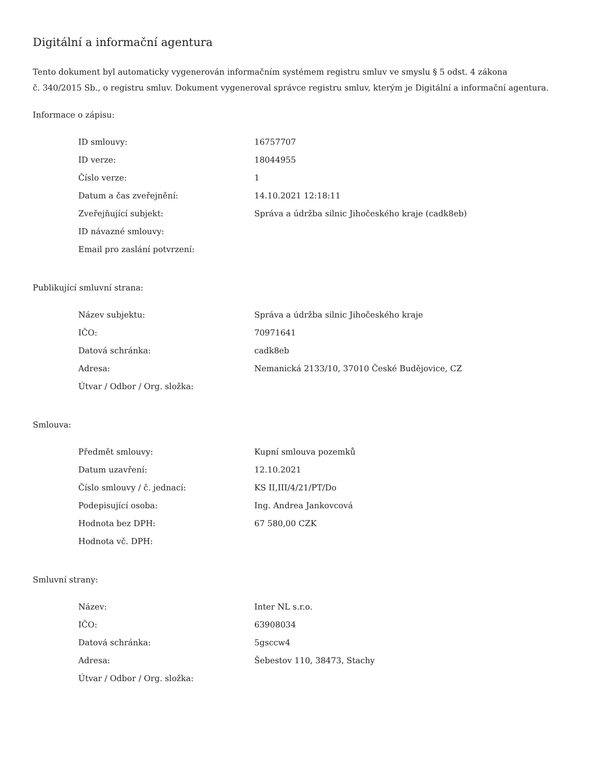Digitální a informační agentura
Tento dokument byl automaticky vygenerován informačním systémem registru smluv ve smyslu § 5 odst. 4 zákona
č. 340/2015 Sb., o registru smluv. Dokument vygeneroval správce registru smluv, kterým je Digitální a informační agentura.
Informace o zápisu:
| ID smlouvy: | 16757707 |
| ID verze: | 18044955 |
| Číslo verze: | 1 |
| Datum a čas zveřejnění: | 14.10.2021 12:18:11 |
| Zveřejňující subjekt: | Správa a údržba silnic Jihočeského kraje (cadk8eb) |
| ID návazné smlouvy: | |
| Email pro zaslání potvrzení: | |
Publikující smluvní strana:
| Název subjektu: | Správa a údržba silnic Jihočeského kraje |
| IČO: | 70971641 |
| Datová schránka: | cadk8eb |
| Adresa: | Nemanická 2133/10, 37010 České Budějovice, CZ |
| Útvar / Odbor / Org. složka: | |
Smlouva:
| Předmět smlouvy: | Kupní smlouva pozemků |
| Datum uzavření: | 12.10.2021 |
| Číslo smlouvy / č. jednací: | KS II,III/4/21/PT/Do |
| Podepisující osoba: | Ing. Andrea Jankovcová |
| Hodnota bez DPH: | 67 580,00 CZK |
| Hodnota vč. DPH: | |
Smluvní strany:
| Název: | Inter NL s.r.o. |
| IČO: | 63908034 |
| Datová schránka: | 5gsccw4 |
| Adresa: | Šebestov 110, 38473, Stachy |
| Útvar / Odbor / Org. složka: | |